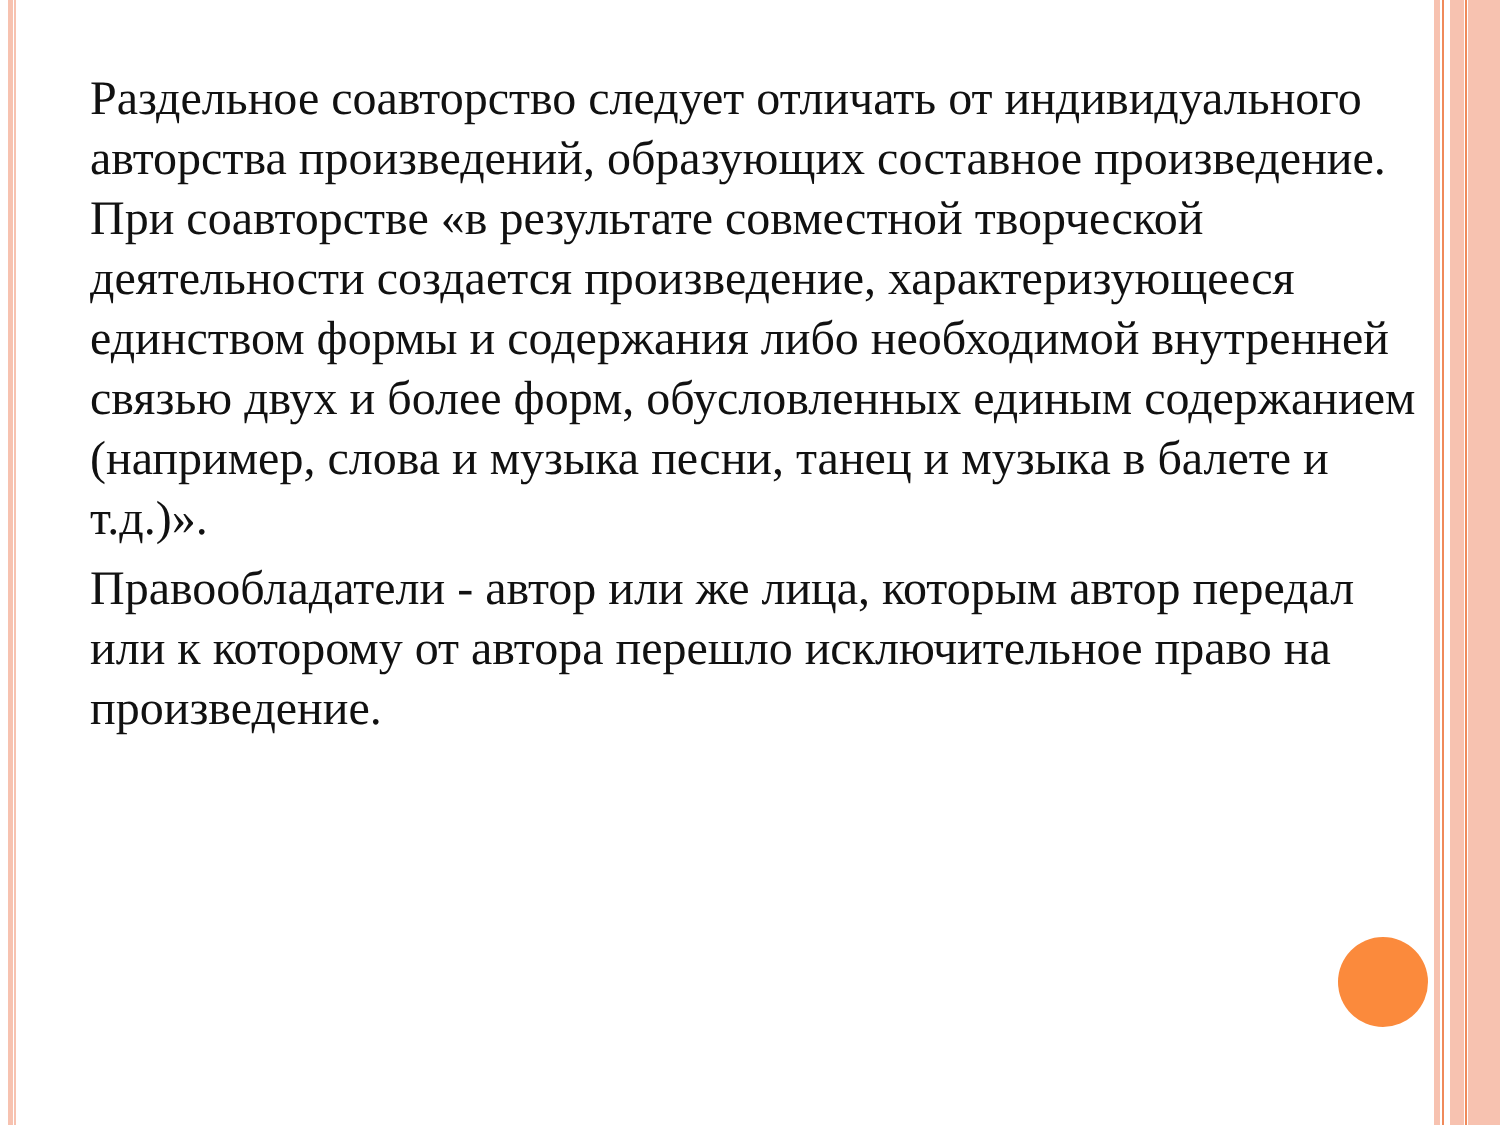Раздельное соавторство следует отличать от индивидуального авторства произведений, образующих составное произведение. При соавторстве «в результате совместной творческой деятельности создается произведение, характеризующееся единством формы и содержания либо необходимой внутренней связью двух и более форм, обусловленных единым содержанием (например, слова и музыка песни, танец и музыка в балете и т.д.)».
Правообладатели - автор или же лица, которым автор передал или к которому от автора перешло исключительное право на произведение.